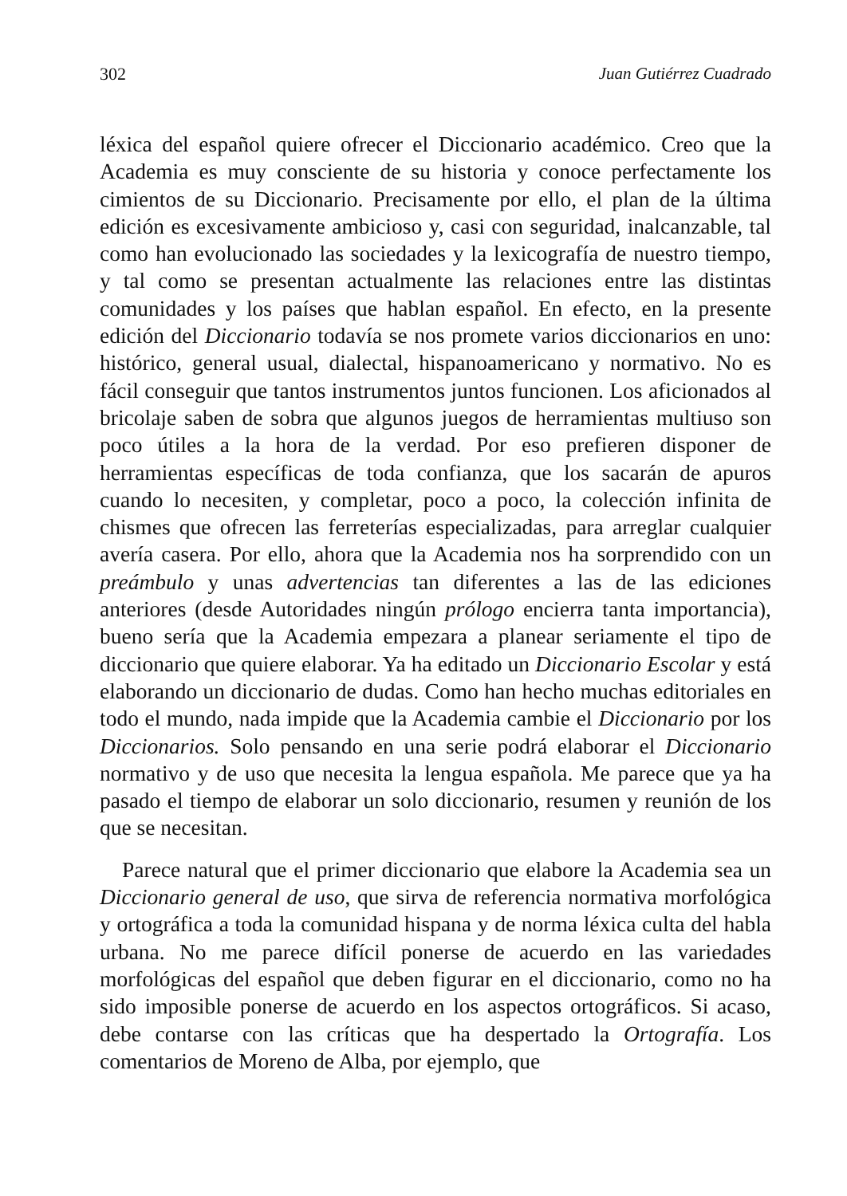302 Juan Gutiérrez Cuadrado
léxica del español quiere ofrecer el Diccionario académico. Creo que la Academia es muy consciente de su historia y conoce perfectamente los cimientos de su Diccionario. Precisamente por ello, el plan de la última edición es excesivamente ambicioso y, casi con seguridad, inalcanzable, tal como han evolucionado las sociedades y la lexicografía de nuestro tiempo, y tal como se presentan actualmente las relaciones entre las distintas comunidades y los países que hablan español. En efecto, en la presente edición del Diccionario todavía se nos promete varios diccionarios en uno: histórico, general usual, dialectal, hispanoamericano y normativo. No es fácil conseguir que tantos instrumentos juntos funcionen. Los aficionados al bricolaje saben de sobra que algunos juegos de herramientas multiuso son poco útiles a la hora de la verdad. Por eso prefieren disponer de herramientas específicas de toda confianza, que los sacarán de apuros cuando lo necesiten, y completar, poco a poco, la colección infinita de chismes que ofrecen las ferreterías especializadas, para arreglar cualquier avería casera. Por ello, ahora que la Academia nos ha sorprendido con un preámbulo y unas advertencias tan diferentes a las de las ediciones anteriores (desde Autoridades ningún prólogo encierra tanta importancia), bueno sería que la Academia empezara a planear seriamente el tipo de diccionario que quiere elaborar. Ya ha editado un Diccionario Escolar y está elaborando un diccionario de dudas. Como han hecho muchas editoriales en todo el mundo, nada impide que la Academia cambie el Diccionario por los Diccionarios. Solo pensando en una serie podrá elaborar el Diccionario normativo y de uso que necesita la lengua española. Me parece que ya ha pasado el tiempo de elaborar un solo diccionario, resumen y reunión de los que se necesitan.
Parece natural que el primer diccionario que elabore la Academia sea un Diccionario general de uso, que sirva de referencia normativa morfológica y ortográfica a toda la comunidad hispana y de norma léxica culta del habla urbana. No me parece difícil ponerse de acuerdo en las variedades morfológicas del español que deben figurar en el diccionario, como no ha sido imposible ponerse de acuerdo en los aspectos ortográficos. Si acaso, debe contarse con las críticas que ha despertado la Ortografía. Los comentarios de Moreno de Alba, por ejemplo, que